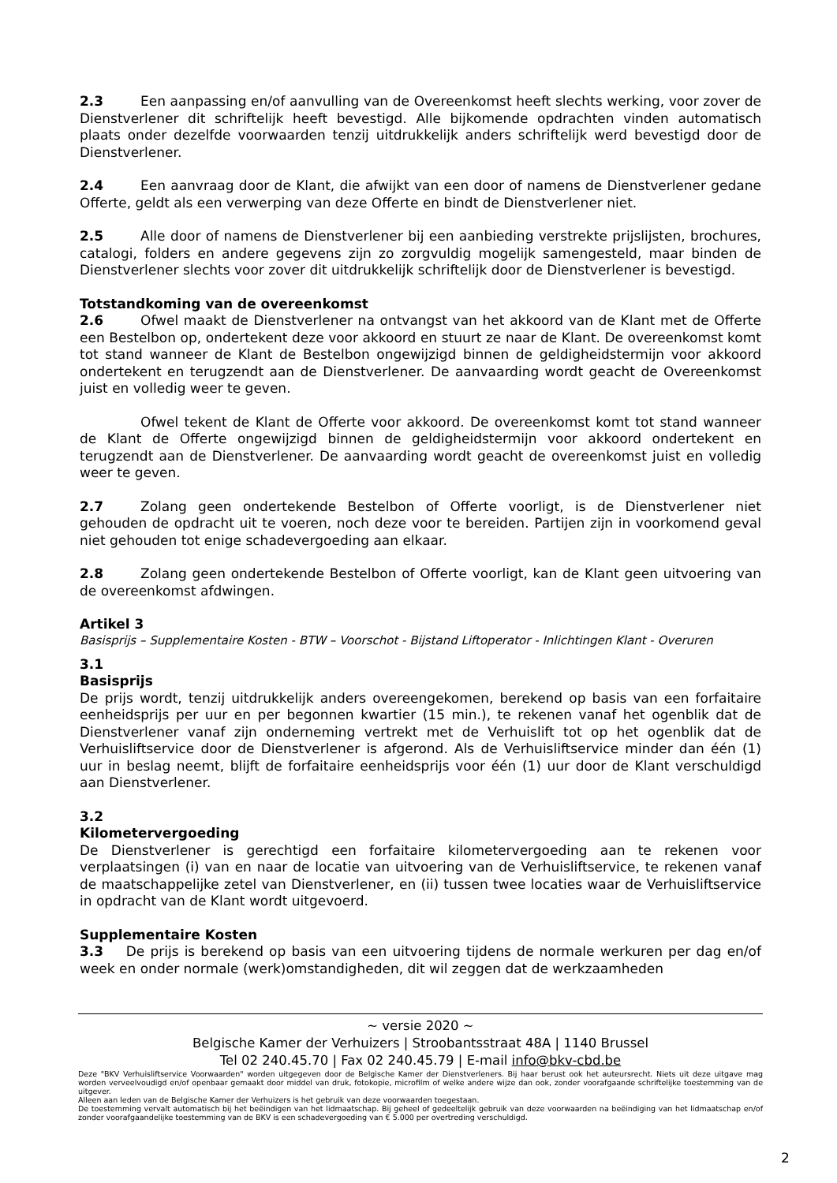2.3 Een aanpassing en/of aanvulling van de Overeenkomst heeft slechts werking, voor zover de Dienstverlener dit schriftelijk heeft bevestigd. Alle bijkomende opdrachten vinden automatisch plaats onder dezelfde voorwaarden tenzij uitdrukkelijk anders schriftelijk werd bevestigd door de Dienstverlener.
2.4 Een aanvraag door de Klant, die afwijkt van een door of namens de Dienstverlener gedane Offerte, geldt als een verwerping van deze Offerte en bindt de Dienstverlener niet.
2.5 Alle door of namens de Dienstverlener bij een aanbieding verstrekte prijslijsten, brochures, catalogi, folders en andere gegevens zijn zo zorgvuldig mogelijk samengesteld, maar binden de Dienstverlener slechts voor zover dit uitdrukkelijk schriftelijk door de Dienstverlener is bevestigd.
Totstandkoming van de overeenkomst
2.6 Ofwel maakt de Dienstverlener na ontvangst van het akkoord van de Klant met de Offerte een Bestelbon op, ondertekent deze voor akkoord en stuurt ze naar de Klant. De overeenkomst komt tot stand wanneer de Klant de Bestelbon ongewijzigd binnen de geldigheidstermijn voor akkoord ondertekent en terugzendt aan de Dienstverlener. De aanvaarding wordt geacht de Overeenkomst juist en volledig weer te geven.
Ofwel tekent de Klant de Offerte voor akkoord. De overeenkomst komt tot stand wanneer de Klant de Offerte ongewijzigd binnen de geldigheidstermijn voor akkoord ondertekent en terugzendt aan de Dienstverlener. De aanvaarding wordt geacht de overeenkomst juist en volledig weer te geven.
2.7 Zolang geen ondertekende Bestelbon of Offerte voorligt, is de Dienstverlener niet gehouden de opdracht uit te voeren, noch deze voor te bereiden. Partijen zijn in voorkomend geval niet gehouden tot enige schadevergoeding aan elkaar.
2.8 Zolang geen ondertekende Bestelbon of Offerte voorligt, kan de Klant geen uitvoering van de overeenkomst afdwingen.
Artikel 3
Basisprijs – Supplementaire Kosten - BTW – Voorschot - Bijstand Liftoperator - Inlichtingen Klant - Overuren
3.1
Basisprijs
De prijs wordt, tenzij uitdrukkelijk anders overeengekomen, berekend op basis van een forfaitaire eenheidsprijs per uur en per begonnen kwartier (15 min.), te rekenen vanaf het ogenblik dat de Dienstverlener vanaf zijn onderneming vertrekt met de Verhuislift tot op het ogenblik dat de Verhuisliftservice door de Dienstverlener is afgerond. Als de Verhuisliftservice minder dan één (1) uur in beslag neemt, blijft de forfaitaire eenheidsprijs voor één (1) uur door de Klant verschuldigd aan Dienstverlener.
3.2
Kilometervergoeding
De Dienstverlener is gerechtigd een forfaitaire kilometervergoeding aan te rekenen voor verplaatsingen (i) van en naar de locatie van uitvoering van de Verhuisliftservice, te rekenen vanaf de maatschappelijke zetel van Dienstverlener, en (ii) tussen twee locaties waar de Verhuisliftservice in opdracht van de Klant wordt uitgevoerd.
Supplementaire Kosten
3.3 De prijs is berekend op basis van een uitvoering tijdens de normale werkuren per dag en/of week en onder normale (werk)omstandigheden, dit wil zeggen dat de werkzaamheden
~ versie 2020 ~
Belgische Kamer der Verhuizers | Stroobantsstraat 48A | 1140 Brussel
Tel 02 240.45.70 | Fax 02 240.45.79 | E-mail info@bkv-cbd.be
Deze "BKV Verhuisliftservice Voorwaarden" worden uitgegeven door de Belgische Kamer der Dienstverleners. Bij haar berust ook het auteursrecht. Niets uit deze uitgave mag worden verveelvoudigd en/of openbaar gemaakt door middel van druk, fotokopie, microfilm of welke andere wijze dan ook, zonder voorafgaande schriftelijke toestemming van de uitgever.
Alleen aan leden van de Belgische Kamer der Verhuizers is het gebruik van deze voorwaarden toegestaan.
De toestemming vervalt automatisch bij het beëindigen van het lidmaatschap. Bij geheel of gedeeltelijk gebruik van deze voorwaarden na beëindiging van het lidmaatschap en/of zonder voorafgaandelijke toestemming van de BKV is een schadevergoeding van € 5.000 per overtreding verschuldigd.
2